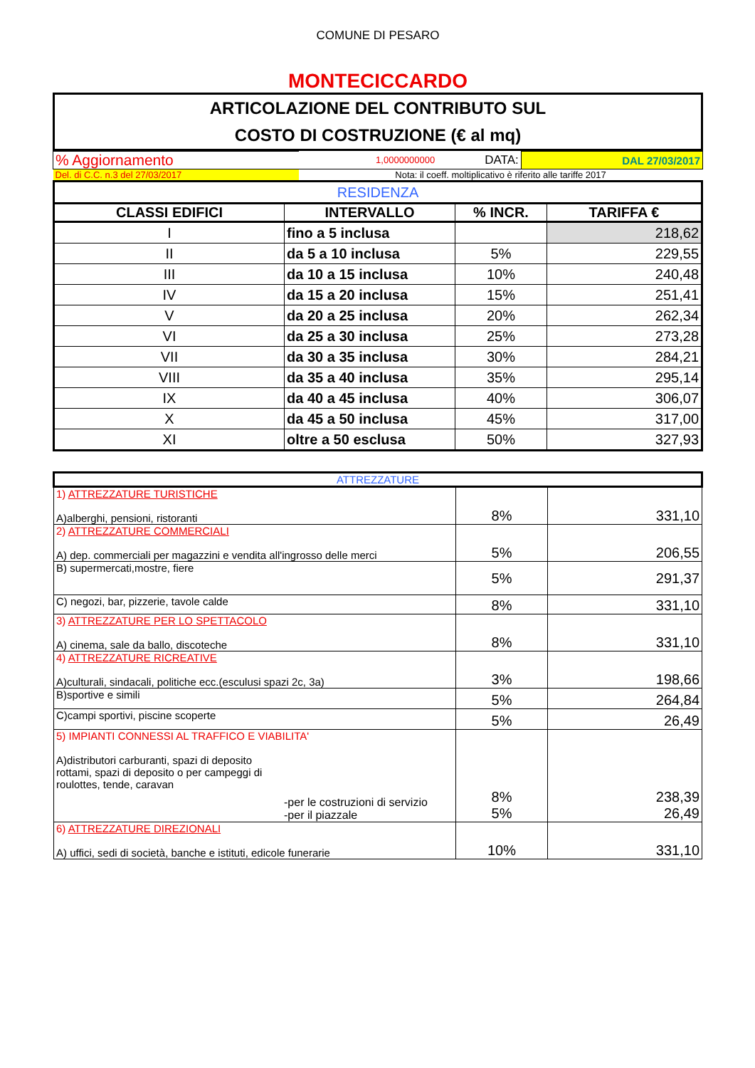COMUNE DI PESARO
MONTECICCARDO
| ARTICOLAZIONE DEL CONTRIBUTO SUL COSTO DI COSTRUZIONE (€ al mq) |
| % Aggiornamento | 1,0000000000 | DATA: | DAL 27/03/2017 |
| Del. di C.C. n.3 del 27/03/2017 | Nota: il coeff. moltiplicativo è riferito alle tariffe 2017 | | |
| RESIDENZA | | | |
| CLASSI EDIFICI | INTERVALLO | % INCR. | TARIFFA € |
| I | fino a 5 inclusa | | 218,62 |
| II | da 5 a 10 inclusa | 5% | 229,55 |
| III | da 10 a 15 inclusa | 10% | 240,48 |
| IV | da 15 a 20 inclusa | 15% | 251,41 |
| V | da 20 a 25 inclusa | 20% | 262,34 |
| VI | da 25 a 30 inclusa | 25% | 273,28 |
| VII | da 30 a 35 inclusa | 30% | 284,21 |
| VIII | da 35 a 40 inclusa | 35% | 295,14 |
| IX | da 40 a 45 inclusa | 40% | 306,07 |
| X | da 45 a 50 inclusa | 45% | 317,00 |
| XI | oltre a 50 esclusa | 50% | 327,93 |
| ATTREZZATURE | | |
| 1) ATTREZZATURE TURISTICHE A)alberghi, pensioni, ristoranti | 8% | 331,10 |
| 2) ATTREZZATURE COMMERCIALI A) dep. commerciali per magazzini e vendita all'ingrosso delle merci | 5% | 206,55 |
| B) supermercati,mostre, fiere | 5% | 291,37 |
| C) negozi, bar, pizzerie, tavole calde | 8% | 331,10 |
| 3) ATTREZZATURE PER LO SPETTACOLO A) cinema, sale da ballo, discoteche | 8% | 331,10 |
| 4) ATTREZZATURE RICREATIVE A)culturali, sindacali, politiche ecc.(esculusi spazi 2c, 3a) | 3% | 198,66 |
| B)sportive e simili | 5% | 264,84 |
| C)campi sportivi, piscine scoperte | 5% | 26,49 |
| 5) IMPIANTI CONNESSI AL TRAFFICO E VIABILITA' A)distributori carburanti, spazi di deposito rottami, spazi di deposito o per campeggi di roulottes, tende, caravan -per le costruzioni di servizio -per il piazzale | 8% 5% | 238,39 26,49 |
| 6) ATTREZZATURE DIREZIONALI A) uffici, sedi di società, banche e istituti, edicole funerarie | 10% | 331,10 |